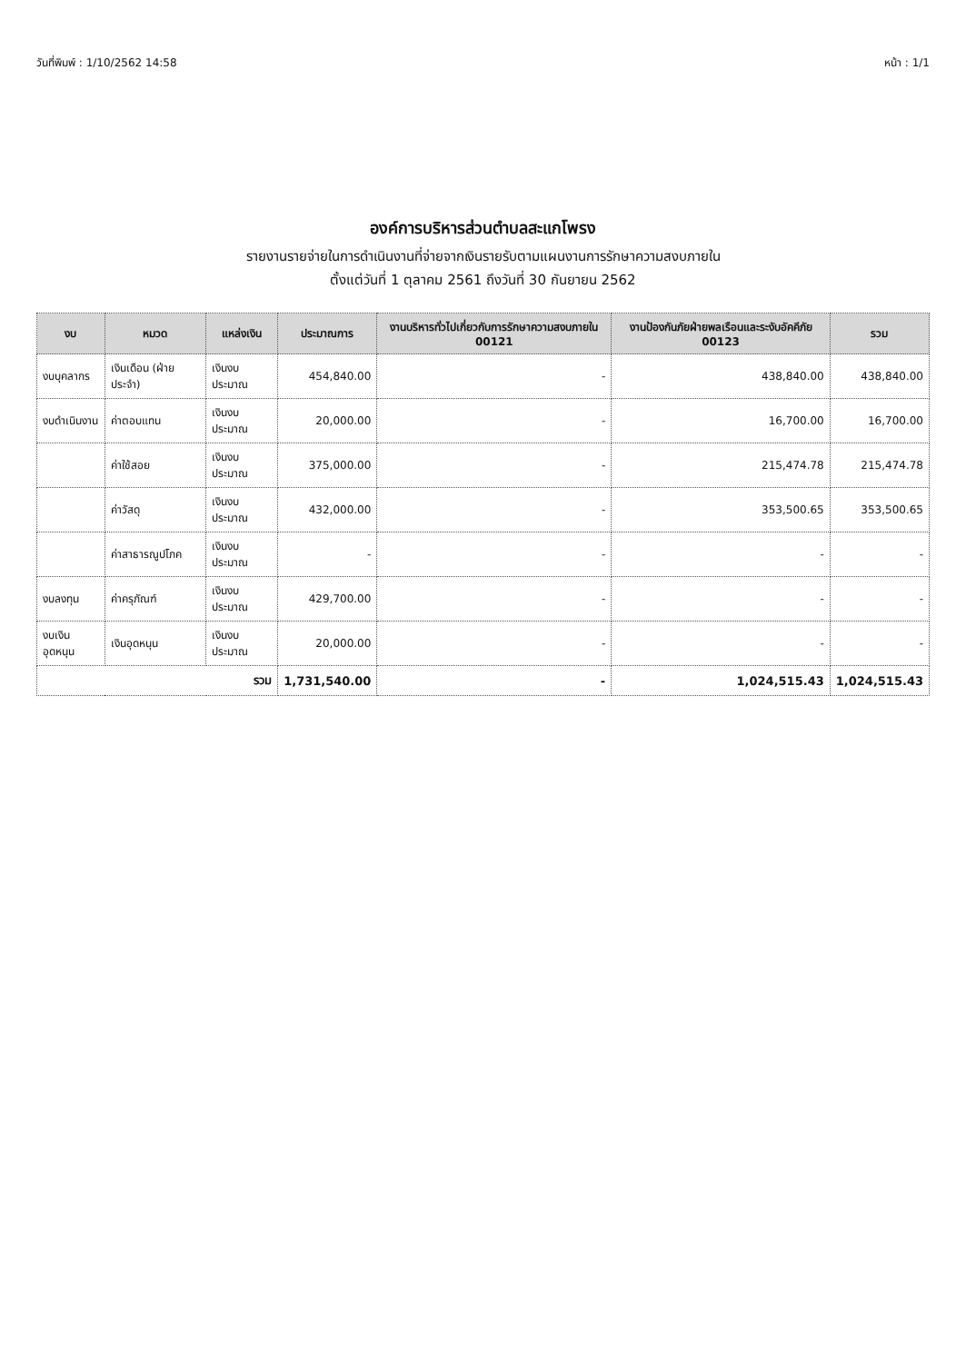วันที่พิมพ์ : 1/10/2562 14:58 หน้า : 1/1
องค์การบริหารส่วนตำบลสะแกโพรง
รายงานรายจ่ายในการดำเนินงานที่จ่ายจากเงินรายรับตามแผนงานการรักษาความสงบภายใน
ตั้งแต่วันที่ 1 ตุลาคม 2561 ถึงวันที่ 30 กันยายน 2562
| งบ | หมวด | แหล่งเงิน | ประมาณการ | งานบริหารทั่วไปเกี่ยวกับการรักษาความสงบภายใน 00121 | งานป้องกันภัยฝ่ายพลเรือนและระงับอัคคีภัย 00123 | รวม |
| --- | --- | --- | --- | --- | --- | --- |
| งบบุคลากร | เงินเดือน (ฝ่ายประจำ) | เงินงบประมาณ | 454,840.00 | - | 438,840.00 | 438,840.00 |
| งบดำเนินงาน | ค่าตอบแทน | เงินงบประมาณ | 20,000.00 | - | 16,700.00 | 16,700.00 |
| | ค่าใช้สอย | เงินงบประมาณ | 375,000.00 | - | 215,474.78 | 215,474.78 |
| | ค่าวัสดุ | เงินงบประมาณ | 432,000.00 | - | 353,500.65 | 353,500.65 |
| | ค่าสาธารณูปโภค | เงินงบประมาณ | - | - | - | - |
| งบลงทุน | ค่าครุภัณฑ์ | เงินงบประมาณ | 429,700.00 | - | - | - |
| งบเงินอุดหนุน | เงินอุดหนุน | เงินงบประมาณ | 20,000.00 | - | - | - |
| รวม | | | 1,731,540.00 | - | 1,024,515.43 | 1,024,515.43 |